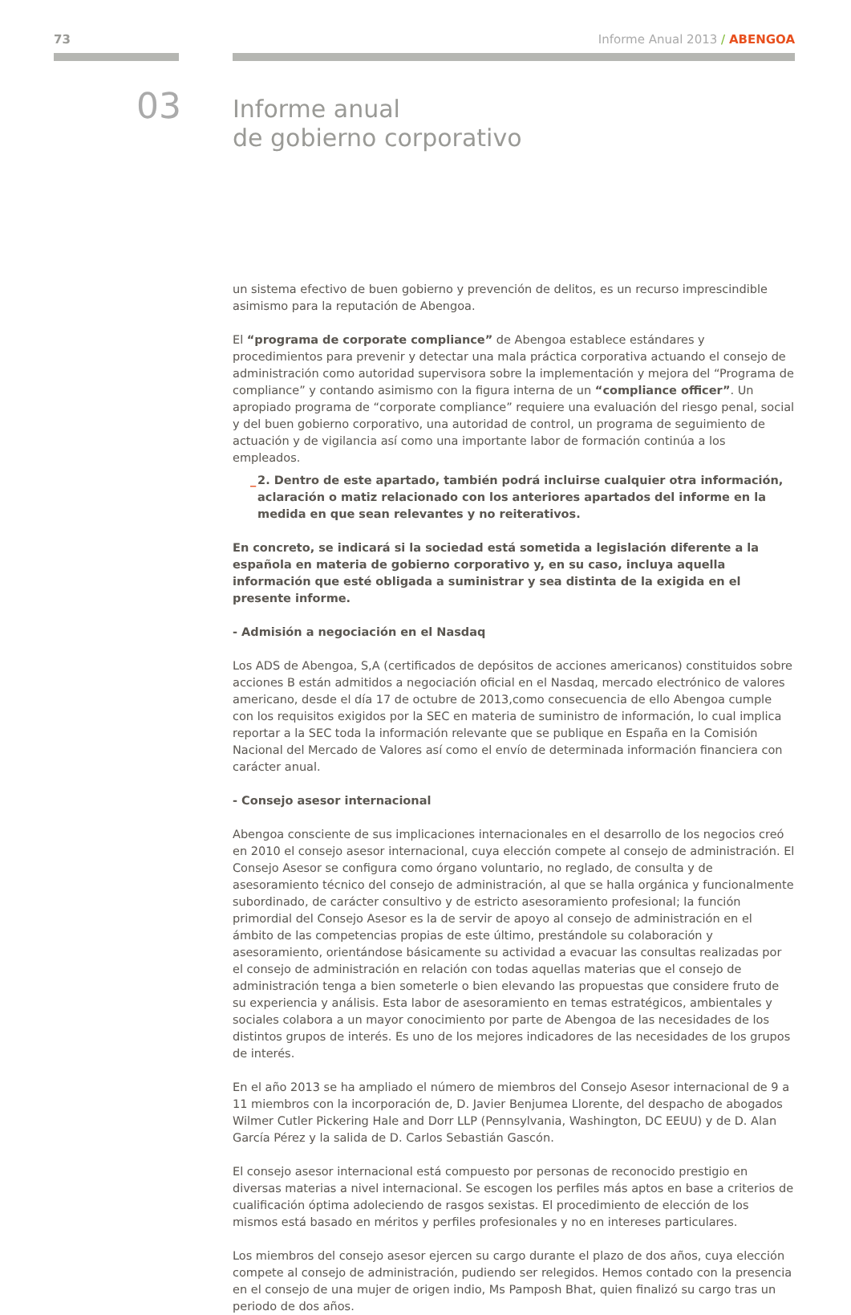73 Informe Anual 2013 / ABENGOA
03
Informe anual
de gobierno corporativo
un sistema efectivo de buen gobierno y prevención de delitos, es un recurso imprescindible asimismo para la reputación de Abengoa.
El “programa de corporate compliance” de Abengoa establece estándares y procedimientos para prevenir y detectar una mala práctica corporativa actuando el consejo de administración como autoridad supervisora sobre la implementación y mejora del “Programa de compliance” y contando asimismo con la figura interna de un “compliance officer”. Un apropiado programa de “corporate compliance” requiere una evaluación del riesgo penal, social y del buen gobierno corporativo, una autoridad de control, un programa de seguimiento de actuación y de vigilancia así como una importante labor de formación continúa a los empleados.
_ 2. Dentro de este apartado, también podrá incluirse cualquier otra información, aclaración o matiz relacionado con los anteriores apartados del informe en la medida en que sean relevantes y no reiterativos.
En concreto, se indicará si la sociedad está sometida a legislación diferente a la española en materia de gobierno corporativo y, en su caso, incluya aquella información que esté obligada a suministrar y sea distinta de la exigida en el presente informe.
- Admisión a negociación en el Nasdaq
Los ADS de Abengoa, S,A (certificados de depósitos de acciones americanos) constituidos sobre acciones B están admitidos a negociación oficial en el Nasdaq, mercado electrónico de valores americano, desde el día 17 de octubre de 2013,como consecuencia de ello Abengoa cumple con los requisitos exigidos por la SEC en materia de suministro de información, lo cual implica reportar a la SEC toda la información relevante que se publique en España en la Comisión Nacional del Mercado de Valores así como el envío de determinada información financiera con carácter anual.
- Consejo asesor internacional
Abengoa consciente de sus implicaciones internacionales en el desarrollo de los negocios creó en 2010 el consejo asesor internacional, cuya elección compete al consejo de administración. El Consejo Asesor se configura como órgano voluntario, no reglado, de consulta y de asesoramiento técnico del consejo de administración, al que se halla orgánica y funcionalmente subordinado, de carácter consultivo y de estricto asesoramiento profesional; la función primordial del Consejo Asesor es la de servir de apoyo al consejo de administración en el ámbito de las competencias propias de este último, prestándole su colaboración y asesoramiento, orientándose básicamente su actividad a evacuar las consultas realizadas por el consejo de administración en relación con todas aquellas materias que el consejo de administración tenga a bien someterle o bien elevando las propuestas que considere fruto de su experiencia y análisis. Esta labor de asesoramiento en temas estratégicos, ambientales y sociales colabora a un mayor conocimiento por parte de Abengoa de las necesidades de los distintos grupos de interés. Es uno de los mejores indicadores de las necesidades de los grupos de interés.
En el año 2013 se ha ampliado el número de miembros del Consejo Asesor internacional de 9 a 11 miembros con la incorporación de, D. Javier Benjumea Llorente, del despacho de abogados Wilmer Cutler Pickering Hale and Dorr LLP (Pennsylvania, Washington, DC EEUU) y de D. Alan García Pérez y la salida de D. Carlos Sebastián Gascón.
El consejo asesor internacional está compuesto por personas de reconocido prestigio en diversas materias a nivel internacional. Se escogen los perfiles más aptos en base a criterios de cualificación óptima adoleciendo de rasgos sexistas. El procedimiento de elección de los mismos está basado en méritos y perfiles profesionales y no en intereses particulares.
Los miembros del consejo asesor ejercen su cargo durante el plazo de dos años, cuya elección compete al consejo de administración, pudiendo ser relegidos. Hemos contado con la presencia en el consejo de una mujer de origen indio, Ms Pamposh Bhat, quien finalizó su cargo tras un periodo de dos años.